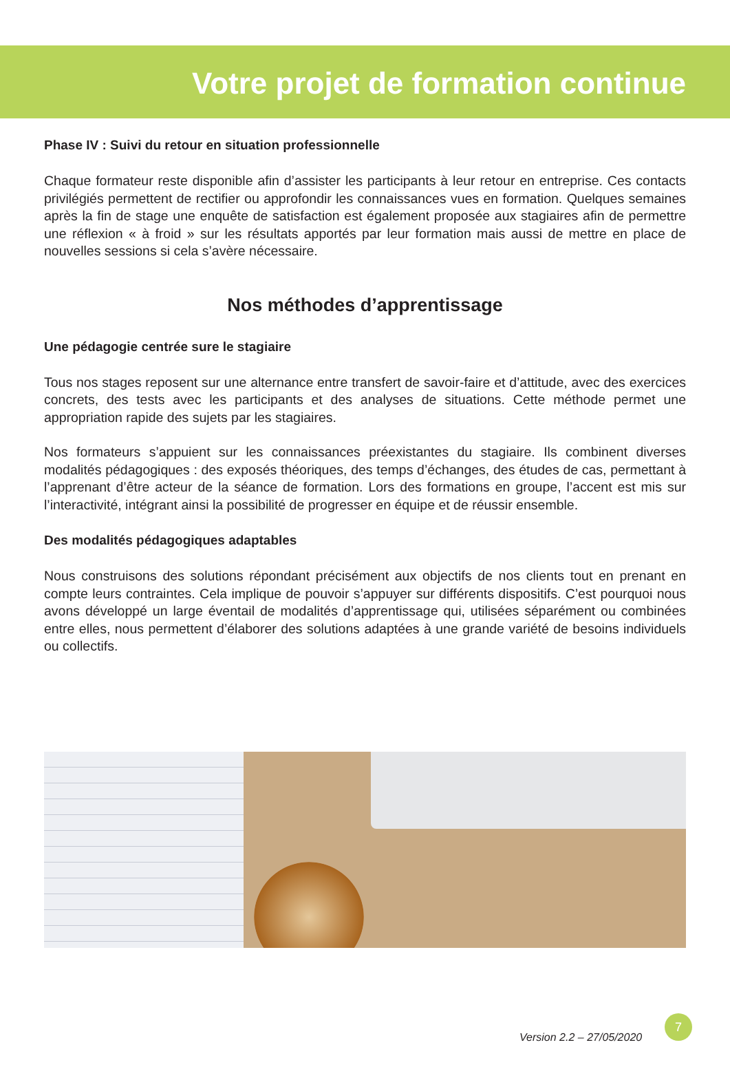Votre projet de formation continue
Phase IV : Suivi du retour en situation professionnelle
Chaque formateur reste disponible afin d’assister les participants à leur retour en entreprise. Ces contacts privilégiés permettent de rectifier ou approfondir les connaissances vues en formation. Quelques semaines après la fin de stage une enquête de satisfaction est également proposée aux stagiaires afin de permettre une réflexion « à froid » sur les résultats apportés par leur formation mais aussi de mettre en place de nouvelles sessions si cela s’avère nécessaire.
Nos méthodes d’apprentissage
Une pédagogie centrée sure le stagiaire
Tous nos stages reposent sur une alternance entre transfert de savoir-faire et d’attitude, avec des exercices concrets, des tests avec les participants et des analyses de situations. Cette méthode permet une appropriation rapide des sujets par les stagiaires.
Nos formateurs s’appuient sur les connaissances préexistantes du stagiaire. Ils combinent diverses modalités pédagogiques : des exposés théoriques, des temps d’échanges, des études de cas, permettant à l’apprenant d’être acteur de la séance de formation. Lors des formations en groupe, l’accent est mis sur l’interactivité, intégrant ainsi la possibilité de progresser en équipe et de réussir ensemble.
Des modalités pédagogiques adaptables
Nous construisons des solutions répondant précisément aux objectifs de nos clients tout en prenant en compte leurs contraintes. Cela implique de pouvoir s’appuyer sur différents dispositifs. C’est pourquoi nous avons développé un large éventail de modalités d’apprentissage qui, utilisées séparément ou combinées entre elles, nous permettent d’élaborer des solutions adaptées à une grande variété de besoins individuels ou collectifs.
Version 2.2 – 27/05/2020
7